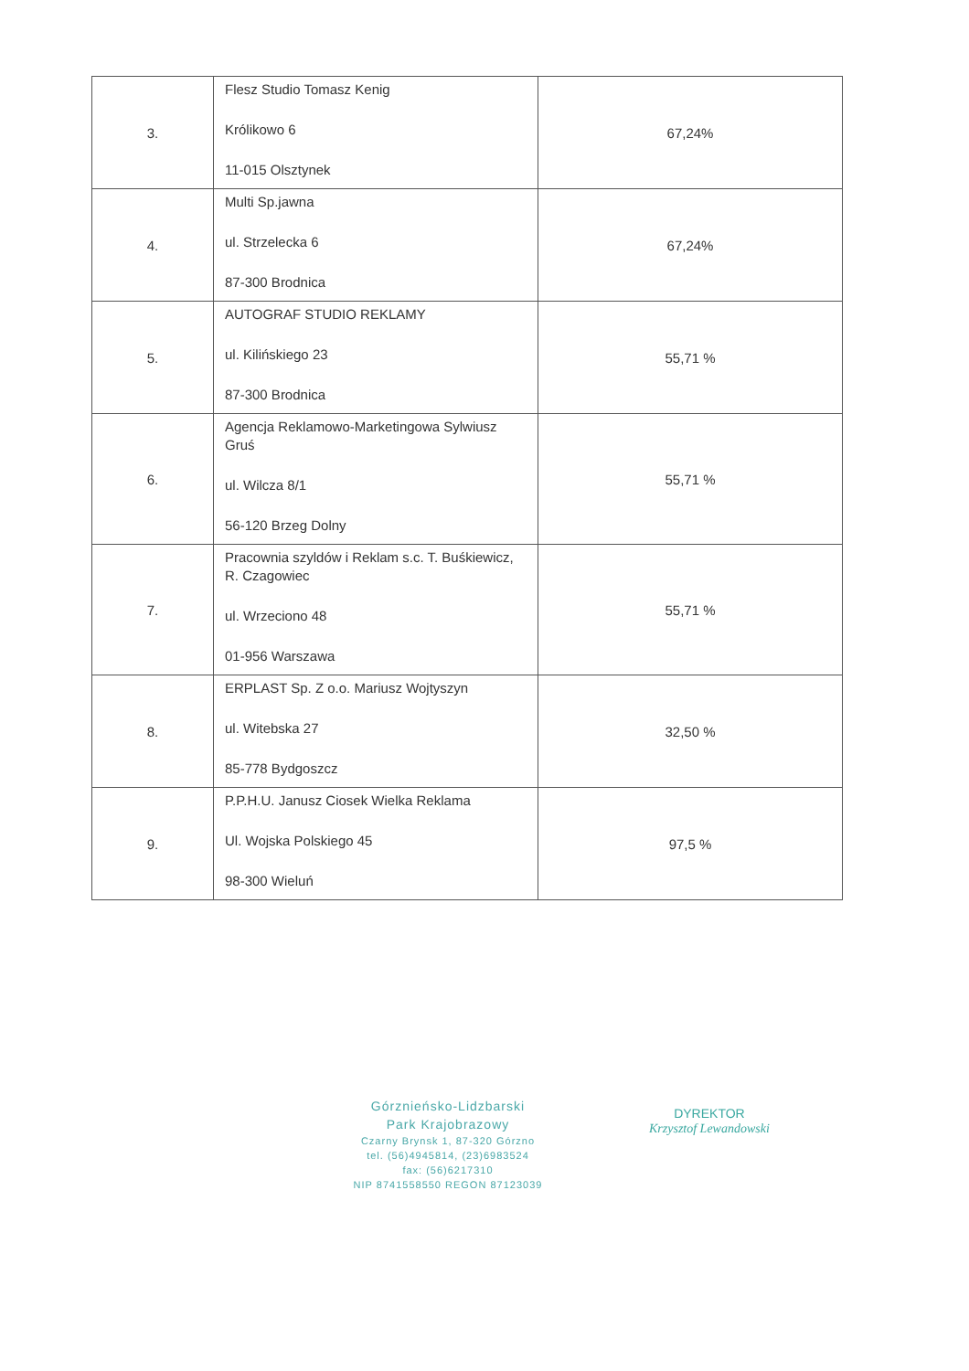| 3. | Flesz Studio Tomasz Kenig Królikowo 6 11-015 Olsztynek | 67,24% |
| 4. | Multi Sp.jawna ul. Strzelecka 6 87-300 Brodnica | 67,24% |
| 5. | AUTOGRAF STUDIO REKLAMY ul. Kilińskiego 23 87-300 Brodnica | 55,71 % |
| 6. | Agencja Reklamowo-Marketingowa Sylwiusz Gruś ul. Wilcza 8/1 56-120 Brzeg Dolny | 55,71 % |
| 7. | Pracownia szyldów i Reklam s.c. T. Buśkiewicz, R. Czagowiec ul. Wrzeciono 48 01-956 Warszawa | 55,71 % |
| 8. | ERPLAST Sp. Z o.o. Mariusz Wojtyszyn ul. Witebska 27 85-778 Bydgoszcz | 32,50 % |
| 9. | P.P.H.U. Janusz Ciosek Wielka Reklama Ul. Wojska Polskiego 45 98-300 Wieluń | 97,5 % |
Górznieńsko-Lidzbarski
Park Krajobrazowy
Czarny Brynsk 1, 87-320 Górzno
tel. (56)4945814, (23)6983524
fax: (56)6217310
NIP 8741558550 REGON 87123039
DYREKTOR
Krzysztof Lewandowski